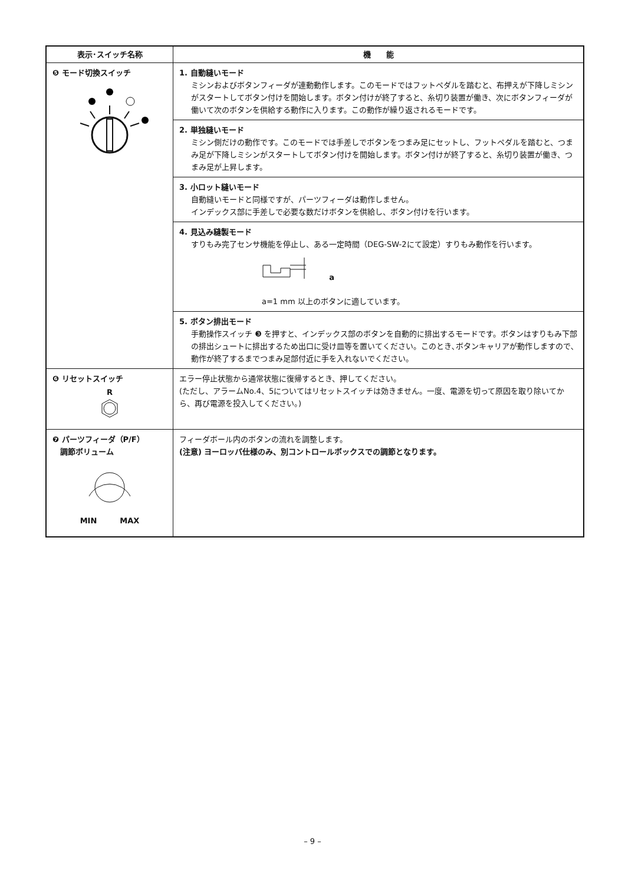| 表示･スイッチ名称 | 機 能 |
| --- | --- |
| ❺ モード切換スイッチ | 1. 自動縫いモード ミシンおよびボタンフィーダが連動動作します。このモードではフットペダルを踏むと、布押えが下降しミシンがスタートしてボタン付けを開始します。ボタン付けが終了すると、糸切り装置が働き、次にボタンフィーダが働いて次のボタンを供給する動作に入ります。この動作が繰り返されるモードです。 |
| | 2. 単独縫いモード ミシン側だけの動作です。このモードでは手差しでボタンをつまみ足にセットし、フットペダルを踏むと、つまみ足が下降しミシンがスタートしてボタン付けを開始します。ボタン付けが終了すると、糸切り装置が働き、つまみ足が上昇します。 |
| | 3. 小ロット縫いモード 自動縫いモードと同様ですが、パーツフィーダは動作しません。 インデックス部に手差しで必要な数だけボタンを供給し、ボタン付けを行います。 |
| | 4. 見込み縫製モード すりもみ完了センサ機能を停止し、ある一定時間（DEG-SW-2にて設定）すりもみ動作を行います。 a a=1 mm 以上のボタンに適しています。 |
| | 5. ボタン排出モード 手動操作スイッチ ❸ を押すと、インデックス部のボタンを自動的に排出するモードです。ボタンはすりもみ下部の排出シュートに排出するため出口に受け皿等を置いてください。このとき､ボタンキャリアが動作しますので､動作が終了するまでつまみ足部付近に手を入れないでください。 |
| ❻ リセットスイッチ R | エラー停止状態から通常状態に復帰するとき、押してください。 (ただし、アラームNo.4、5についてはリセットスイッチは効きません。一度、電源を切って原因を取り除いてから、再び電源を投入してください。) |
| ❼ パーツフィーダ（P/F） 調節ボリューム MIN MAX | フィーダボール内のボタンの流れを調整します。 (注意) ヨーロッパ仕様のみ、別コントロールボックスでの調節となります。 |
– 9 –